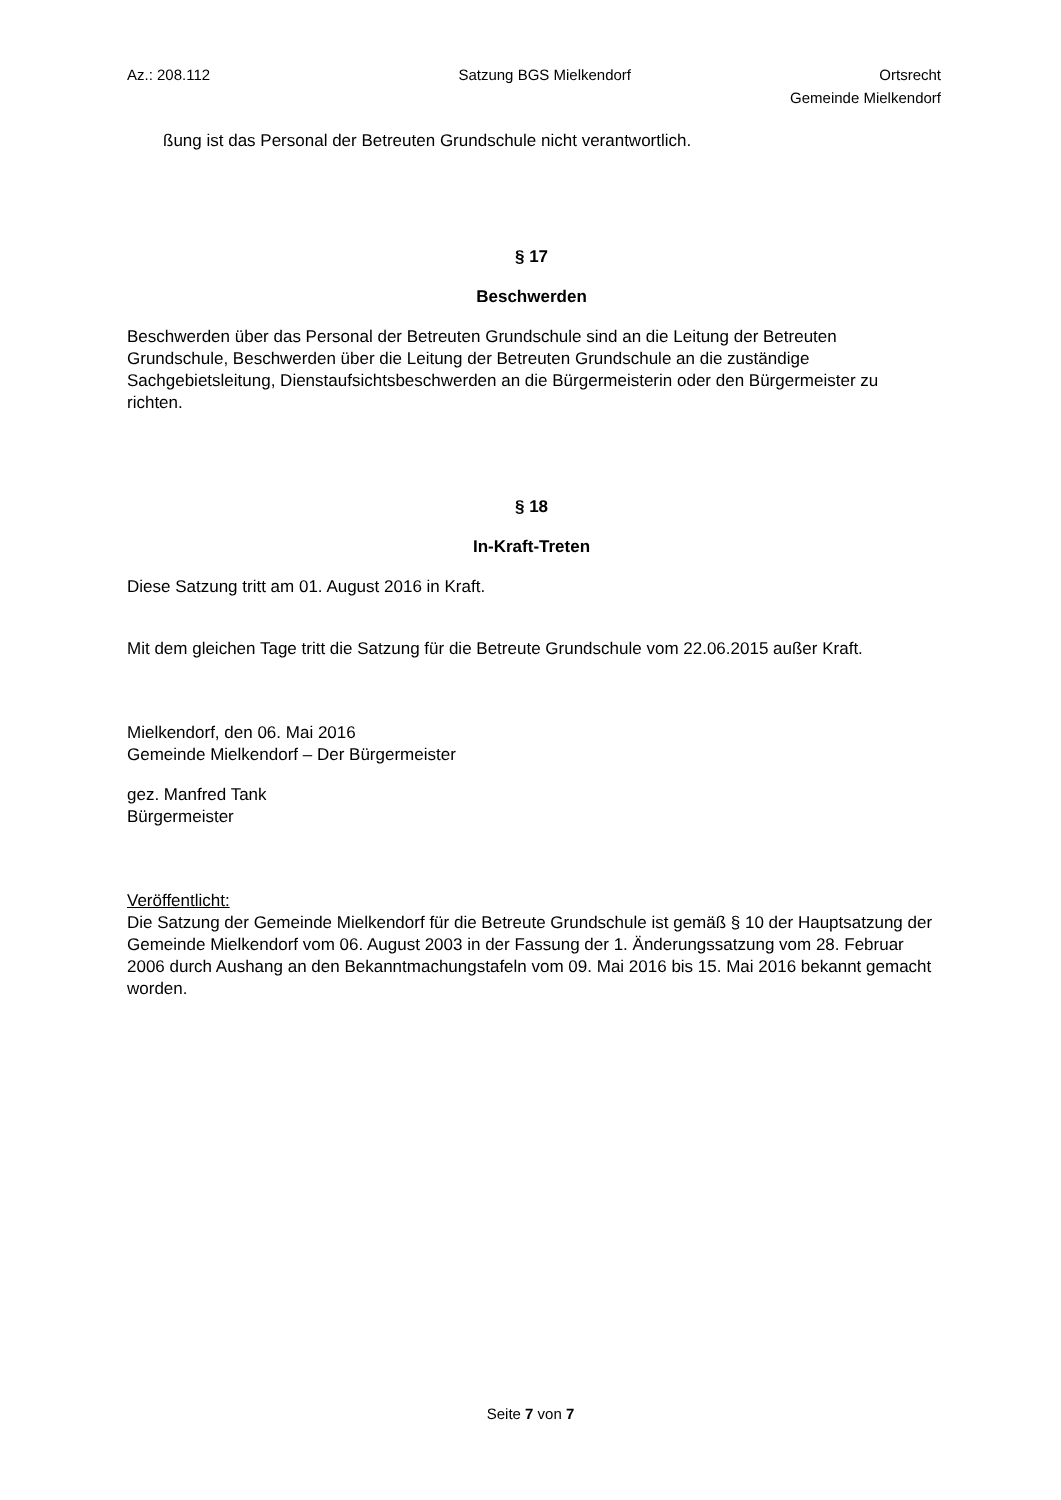Az.: 208.112 Satzung BGS Mielkendorf Ortsrecht
Gemeinde Mielkendorf
ßung ist das Personal der Betreuten Grundschule nicht verantwortlich.
§ 17
Beschwerden
Beschwerden über das Personal der Betreuten Grundschule sind an die Leitung der Betreuten Grundschule, Beschwerden über die Leitung der Betreuten Grundschule an die zuständige Sachgebietsleitung, Dienstaufsichtsbeschwerden an die Bürgermeisterin oder den Bürgermeister zu richten.
§ 18
In-Kraft-Treten
Diese Satzung tritt am 01. August 2016 in Kraft.
Mit dem gleichen Tage tritt die Satzung für die Betreute Grundschule vom 22.06.2015 außer Kraft.
Mielkendorf, den 06. Mai 2016
Gemeinde Mielkendorf – Der Bürgermeister
gez. Manfred Tank
Bürgermeister
Veröffentlicht:
Die Satzung der Gemeinde Mielkendorf für die Betreute Grundschule ist gemäß § 10 der Hauptsatzung der Gemeinde Mielkendorf vom 06. August 2003 in der Fassung der 1. Änderungssatzung vom 28. Februar 2006 durch Aushang an den Bekanntmachungstafeln vom 09. Mai 2016 bis 15. Mai 2016 bekannt gemacht worden.
Seite 7 von 7